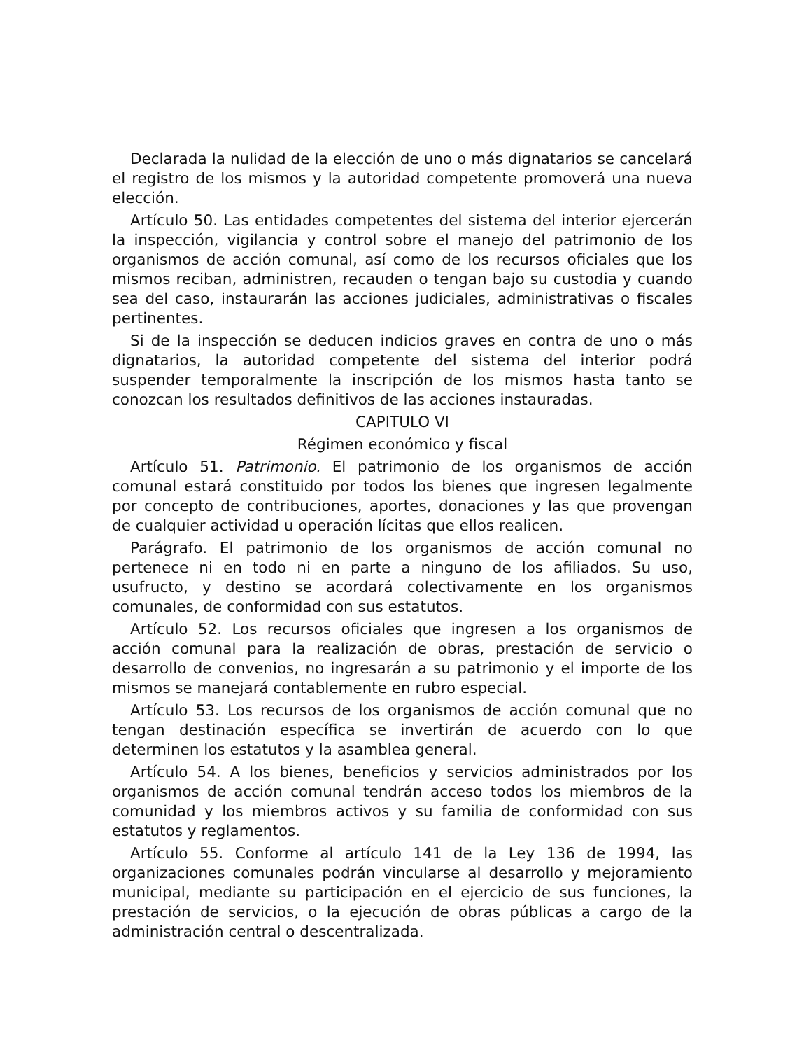Declarada la nulidad de la elección de uno o más dignatarios se cancelará el registro de los mismos y la autoridad competente promoverá una nueva elección.
Artículo 50. Las entidades competentes del sistema del interior ejercerán la inspección, vigilancia y control sobre el manejo del patrimonio de los organismos de acción comunal, así como de los recursos oficiales que los mismos reciban, administren, recauden o tengan bajo su custodia y cuando sea del caso, instaurarán las acciones judiciales, administrativas o fiscales pertinentes.
Si de la inspección se deducen indicios graves en contra de uno o más dignatarios, la autoridad competente del sistema del interior podrá suspender temporalmente la inscripción de los mismos hasta tanto se conozcan los resultados definitivos de las acciones instauradas.
CAPITULO VI
Régimen económico y fiscal
Artículo 51. Patrimonio. El patrimonio de los organismos de acción comunal estará constituido por todos los bienes que ingresen legalmente por concepto de contribuciones, aportes, donaciones y las que provengan de cualquier actividad u operación lícitas que ellos realicen.
Parágrafo. El patrimonio de los organismos de acción comunal no pertenece ni en todo ni en parte a ninguno de los afiliados. Su uso, usufructo, y destino se acordará colectivamente en los organismos comunales, de conformidad con sus estatutos.
Artículo 52. Los recursos oficiales que ingresen a los organismos de acción comunal para la realización de obras, prestación de servicio o desarrollo de convenios, no ingresarán a su patrimonio y el importe de los mismos se manejará contablemente en rubro especial.
Artículo 53. Los recursos de los organismos de acción comunal que no tengan destinación específica se invertirán de acuerdo con lo que determinen los estatutos y la asamblea general.
Artículo 54. A los bienes, beneficios y servicios administrados por los organismos de acción comunal tendrán acceso todos los miembros de la comunidad y los miembros activos y su familia de conformidad con sus estatutos y reglamentos.
Artículo 55. Conforme al artículo 141 de la Ley 136 de 1994, las organizaciones comunales podrán vincularse al desarrollo y mejoramiento municipal, mediante su participación en el ejercicio de sus funciones, la prestación de servicios, o la ejecución de obras públicas a cargo de la administración central o descentralizada.